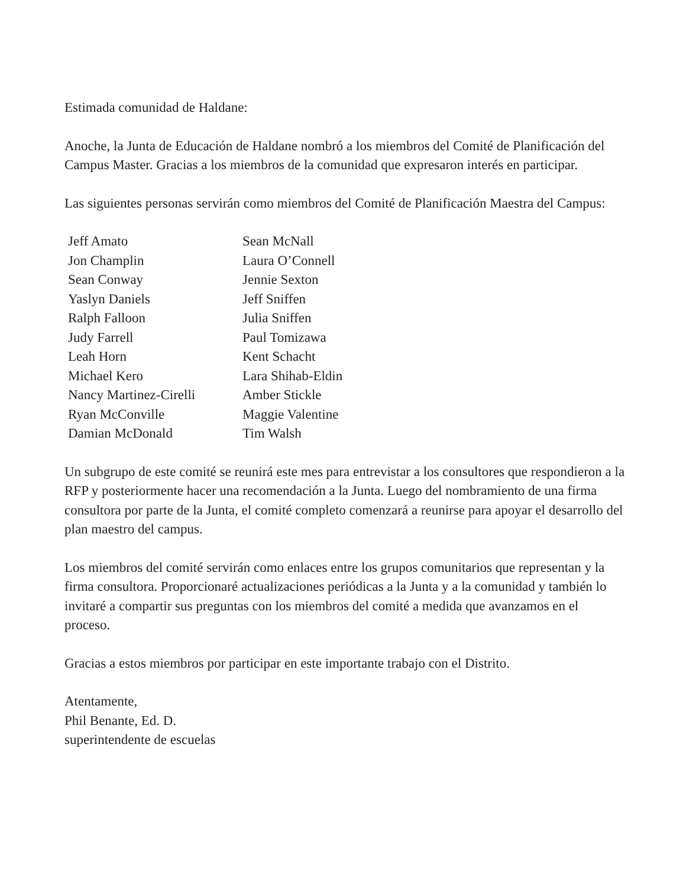Estimada comunidad de Haldane:
Anoche, la Junta de Educación de Haldane nombró a los miembros del Comité de Planificación del Campus Master. Gracias a los miembros de la comunidad que expresaron interés en participar.
Las siguientes personas servirán como miembros del Comité de Planificación Maestra del Campus:
Jeff Amato
Jon Champlin
Sean Conway
Yaslyn Daniels
Ralph Falloon
Judy Farrell
Leah Horn
Michael Kero
Nancy Martinez-Cirelli
Ryan McConville
Damian McDonald
Sean McNall
Laura O’Connell
Jennie Sexton
Jeff Sniffen
Julia Sniffen
Paul Tomizawa
Kent Schacht
Lara Shihab-Eldin
Amber Stickle
Maggie Valentine
Tim Walsh
Un subgrupo de este comité se reunirá este mes para entrevistar a los consultores que respondieron a la RFP y posteriormente hacer una recomendación a la Junta. Luego del nombramiento de una firma consultora por parte de la Junta, el comité completo comenzará a reunirse para apoyar el desarrollo del plan maestro del campus.
Los miembros del comité servirán como enlaces entre los grupos comunitarios que representan y la firma consultora. Proporcionaré actualizaciones periódicas a la Junta y a la comunidad y también lo invitaré a compartir sus preguntas con los miembros del comité a medida que avanzamos en el proceso.
Gracias a estos miembros por participar en este importante trabajo con el Distrito.
Atentamente,
Phil Benante, Ed. D.
superintendente de escuelas